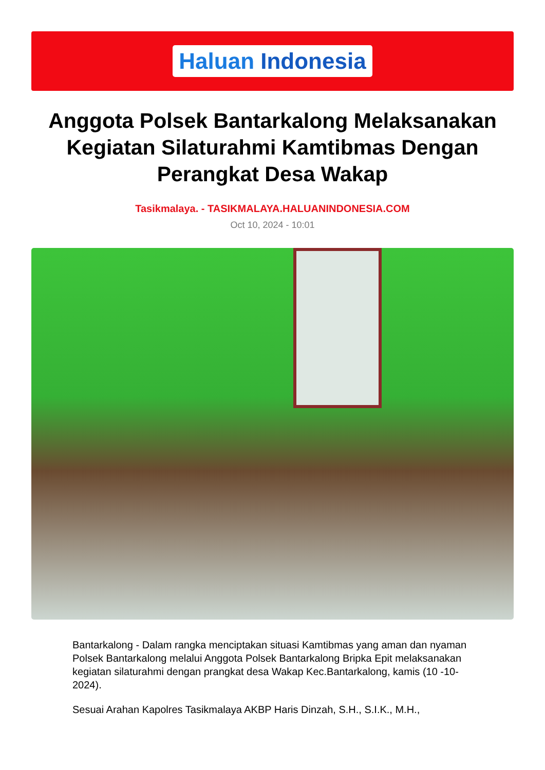Haluan Indonesia
Anggota Polsek Bantarkalong Melaksanakan Kegiatan Silaturahmi Kamtibmas Dengan Perangkat Desa Wakap
Tasikmalaya. - TASIKMALAYA.HALUANINDONESIA.COM
Oct 10, 2024 - 10:01
Bantarkalong - Dalam rangka menciptakan situasi Kamtibmas yang aman dan nyaman Polsek Bantarkalong melalui Anggota Polsek Bantarkalong Bripka Epit melaksanakan kegiatan silaturahmi dengan prangkat desa Wakap Kec.Bantarkalong, kamis (10 -10-2024).
Sesuai Arahan Kapolres Tasikmalaya AKBP Haris Dinzah, S.H., S.I.K., M.H.,